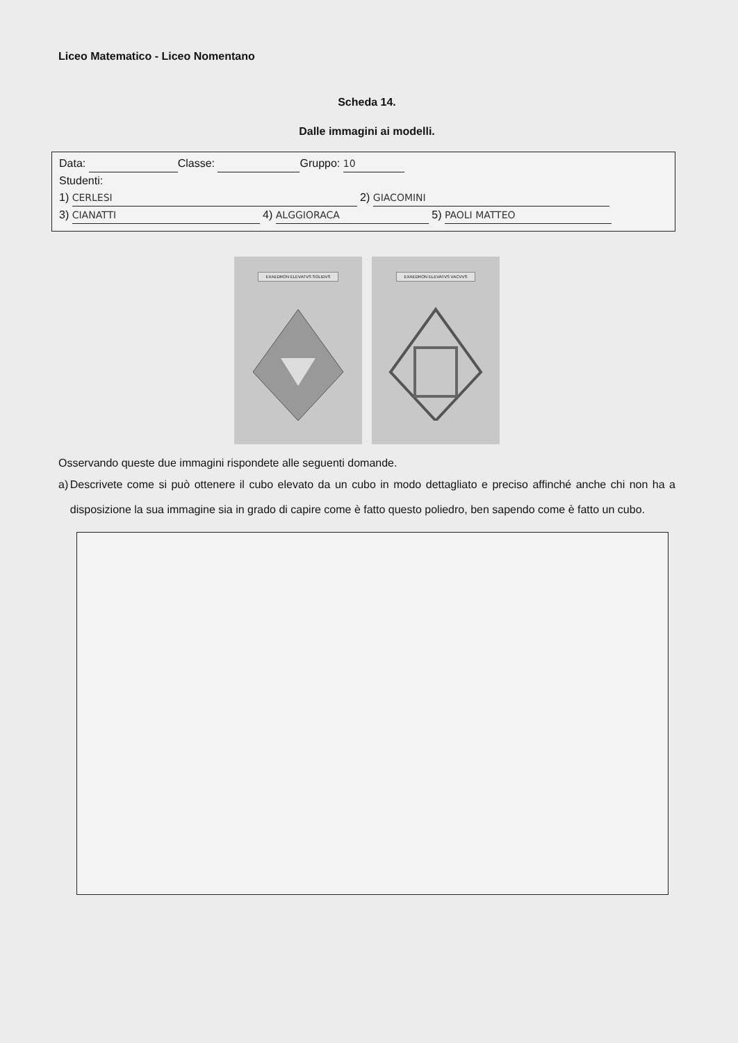Liceo Matematico - Liceo Nomentano
Scheda 14.
Dalle immagini ai modelli.
Data: Classe: Gruppo: 10
Studenti:
1) CERLESI 2) GIACOMINI
3) CIANATTI 4) ALGGIORACA 5) PAOLI MATTEO
EXAEDRON ELEVATVS SOLIDVS
EXAEDRON ELEVATVS VACVVS
Osservando queste due immagini rispondete alle seguenti domande.
a) Descrivete come si può ottenere il cubo elevato da un cubo in modo dettagliato e preciso affinché anche chi non ha a disposizione la sua immagine sia in grado di capire come è fatto questo poliedro, ben sapendo come è fatto un cubo.